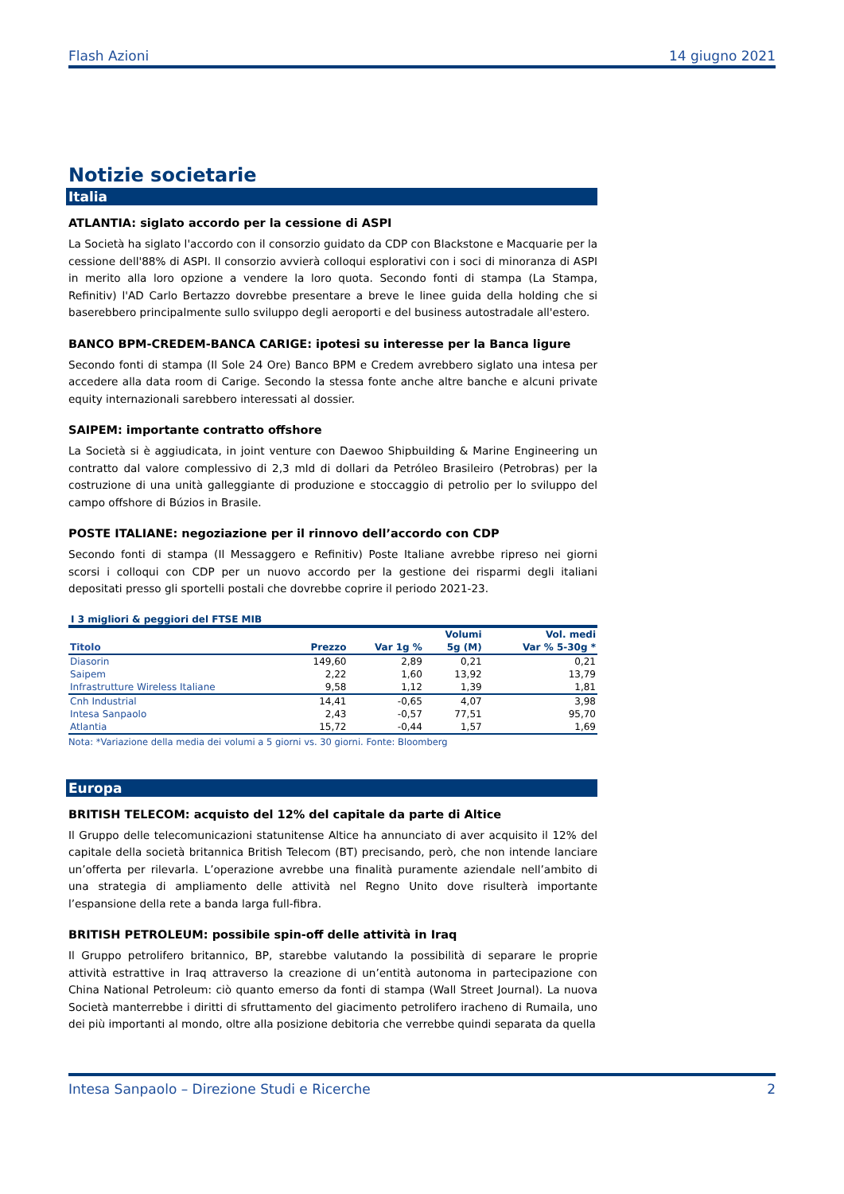Flash Azioni 14 giugno 2021
Notizie societarie
Italia
ATLANTIA: siglato accordo per la cessione di ASPI
La Società ha siglato l'accordo con il consorzio guidato da CDP con Blackstone e Macquarie per la cessione dell'88% di ASPI. Il consorzio avvierà colloqui esplorativi con i soci di minoranza di ASPI in merito alla loro opzione a vendere la loro quota. Secondo fonti di stampa (La Stampa, Refinitiv) l'AD Carlo Bertazzo dovrebbe presentare a breve le linee guida della holding che si baserebbero principalmente sullo sviluppo degli aeroporti e del business autostradale all'estero.
BANCO BPM-CREDEM-BANCA CARIGE: ipotesi su interesse per la Banca ligure
Secondo fonti di stampa (Il Sole 24 Ore) Banco BPM e Credem avrebbero siglato una intesa per accedere alla data room di Carige. Secondo la stessa fonte anche altre banche e alcuni private equity internazionali sarebbero interessati al dossier.
SAIPEM: importante contratto offshore
La Società si è aggiudicata, in joint venture con Daewoo Shipbuilding & Marine Engineering un contratto dal valore complessivo di 2,3 mld di dollari da Petróleo Brasileiro (Petrobras) per la costruzione di una unità galleggiante di produzione e stoccaggio di petrolio per lo sviluppo del campo offshore di Búzios in Brasile.
POSTE ITALIANE: negoziazione per il rinnovo dell’accordo con CDP
Secondo fonti di stampa (Il Messaggero e Refinitiv) Poste Italiane avrebbe ripreso nei giorni scorsi i colloqui con CDP per un nuovo accordo per la gestione dei risparmi degli italiani depositati presso gli sportelli postali che dovrebbe coprire il periodo 2021-23.
I 3 migliori & peggiori del FTSE MIB
| | | | Volumi | Vol. medi |
| --- | --- | --- | --- | --- |
| Titolo | Prezzo | Var 1g % | 5g (M) | Var % 5-30g * |
| Diasorin | 149,60 | 2,89 | 0,21 | 0,21 |
| Saipem | 2,22 | 1,60 | 13,92 | 13,79 |
| Infrastrutture Wireless Italiane | 9,58 | 1,12 | 1,39 | 1,81 |
| Cnh Industrial | 14,41 | -0,65 | 4,07 | 3,98 |
| Intesa Sanpaolo | 2,43 | -0,57 | 77,51 | 95,70 |
| Atlantia | 15,72 | -0,44 | 1,57 | 1,69 |
Nota: *Variazione della media dei volumi a 5 giorni vs. 30 giorni. Fonte: Bloomberg
Europa
BRITISH TELECOM: acquisto del 12% del capitale da parte di Altice
Il Gruppo delle telecomunicazioni statunitense Altice ha annunciato di aver acquisito il 12% del capitale della società britannica British Telecom (BT) precisando, però, che non intende lanciare un’offerta per rilevarla. L’operazione avrebbe una finalità puramente aziendale nell’ambito di una strategia di ampliamento delle attività nel Regno Unito dove risulterà importante l’espansione della rete a banda larga full-fibra.
BRITISH PETROLEUM: possibile spin-off delle attività in Iraq
Il Gruppo petrolifero britannico, BP, starebbe valutando la possibilità di separare le proprie attività estrattive in Iraq attraverso la creazione di un’entità autonoma in partecipazione con China National Petroleum: ciò quanto emerso da fonti di stampa (Wall Street Journal). La nuova Società manterrebbe i diritti di sfruttamento del giacimento petrolifero iracheno di Rumaila, uno dei più importanti al mondo, oltre alla posizione debitoria che verrebbe quindi separata da quella
Intesa Sanpaolo – Direzione Studi e Ricerche 2